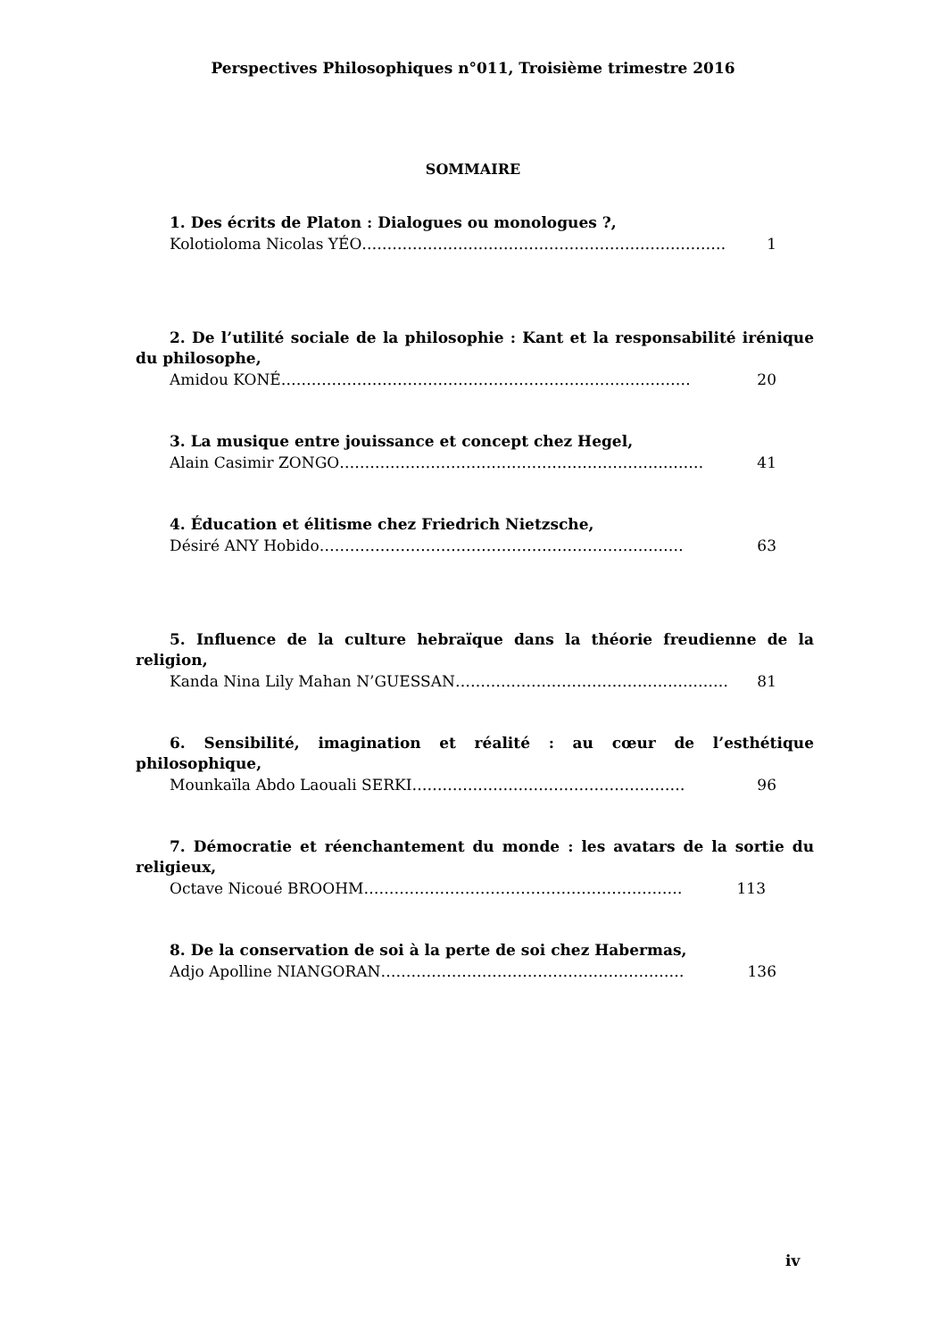Perspectives Philosophiques n°011, Troisième trimestre 2016
SOMMAIRE
1. Des écrits de Platon : Dialogues ou monologues ?,
Kolotioloma Nicolas YÉO ……………………………………………………………… 1
2. De l’utilité sociale de la philosophie : Kant et la responsabilité irénique du philosophe,
Amidou KONÉ ……………………………………………………………………… 20
3. La musique entre jouissance et concept chez Hegel,
Alain Casimir ZONGO ……………………………………………………………… 41
4. Éducation et élitisme chez Friedrich Nietzsche,
Désiré ANY Hobido ……………………………………………………………… 63
5. Influence de la culture hebraïque dans la théorie freudienne de la religion,
Kanda Nina Lily Mahan N’GUESSAN ……………………………………………… 81
6. Sensibilité, imagination et réalité : au cœur de l’esthétique philosophique,
Mounkaïla Abdo Laouali SERKI ……………………………………………… 96
7. Démocratie et réenchantement du monde : les avatars de la sortie du religieux,
Octave Nicoué BROOHM ……………………………………………………… 113
8. De la conservation de soi à la perte de soi chez Habermas,
Adjo Apolline NIANGORAN …………………………………………………… 136
iv